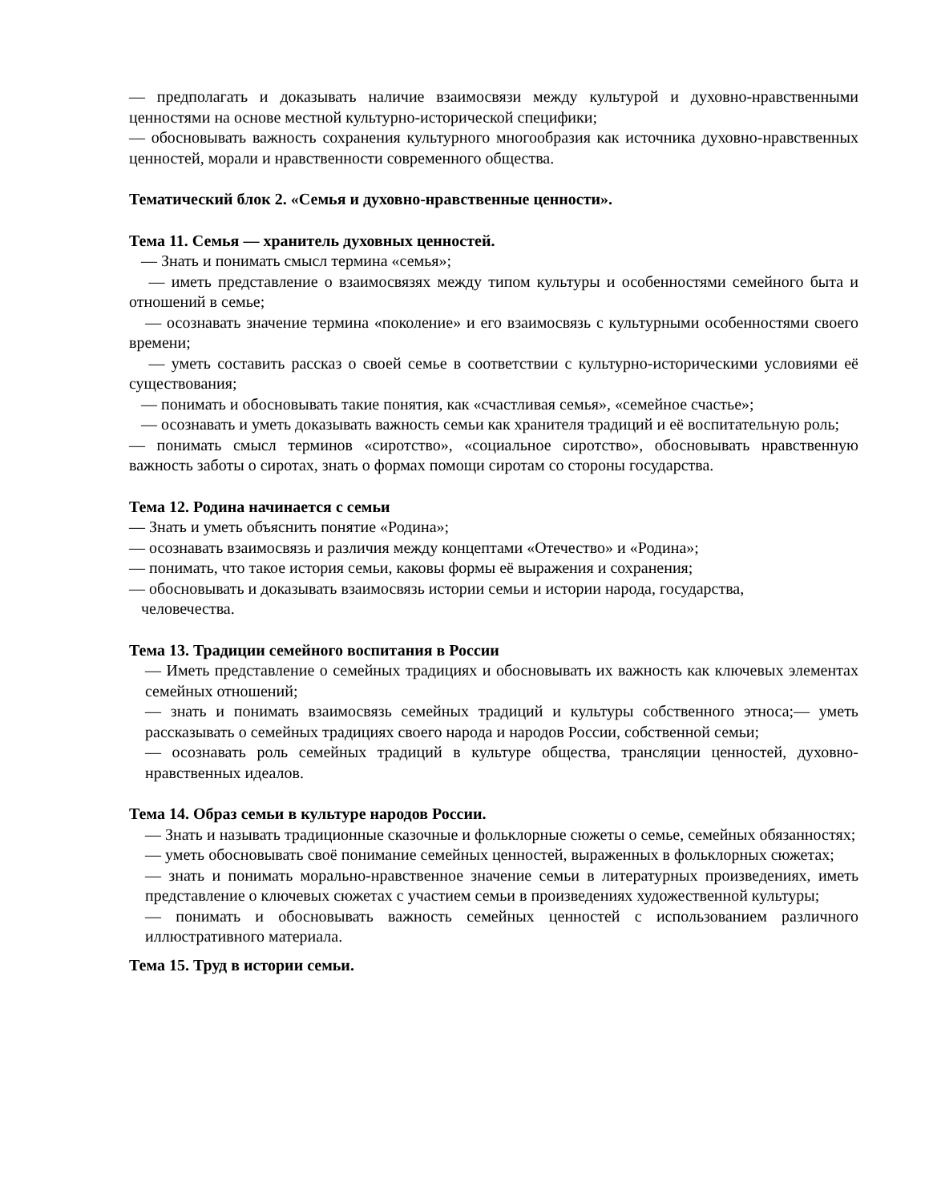— предполагать и доказывать наличие взаимосвязи между культурой и духовно-нравственными ценностями на основе местной культурно-исторической специфики;
— обосновывать важность сохранения культурного многообразия как источника духовно-нравственных ценностей, морали и нравственности современного общества.
Тематический блок 2. «Семья и духовно-нравственные ценности».
Тема 11. Семья — хранитель духовных ценностей.
— Знать и понимать смысл термина «семья»;
— иметь представление о взаимосвязях между типом культуры и особенностями семейного быта и отношений в семье;
— осознавать значение термина «поколение» и его взаимосвязь с культурными особенностями своего времени;
— уметь составить рассказ о своей семье в соответствии с культурно-историческими условиями её существования;
— понимать и обосновывать такие понятия, как «счастливая семья», «семейное счастье»;
— осознавать и уметь доказывать важность семьи как хранителя традиций и её воспитательную роль;
— понимать смысл терминов «сиротство», «социальное сиротство», обосновывать нравственную важность заботы о сиротах, знать о формах помощи сиротам со стороны государства.
Тема 12. Родина начинается с семьи
— Знать и уметь объяснить понятие «Родина»;
— осознавать взаимосвязь и различия между концептами «Отечество» и «Родина»;
— понимать, что такое история семьи, каковы формы её выражения и сохранения;
— обосновывать и доказывать взаимосвязь истории семьи и истории народа, государства,
человечества.
Тема 13. Традиции семейного воспитания в России
— Иметь представление о семейных традициях и обосновывать их важность как ключевых элементах семейных отношений;
— знать и понимать взаимосвязь семейных традиций и культуры собственного этноса;— уметь рассказывать о семейных традициях своего народа и народов России, собственной семьи;
— осознавать роль семейных традиций в культуре общества, трансляции ценностей, духовно-нравственных идеалов.
Тема 14. Образ семьи в культуре народов России.
— Знать и называть традиционные сказочные и фольклорные сюжеты о семье, семейных обязанностях;
— уметь обосновывать своё понимание семейных ценностей, выраженных в фольклорных сюжетах;
— знать и понимать морально-нравственное значение семьи в литературных произведениях, иметь представление о ключевых сюжетах с участием семьи в произведениях художественной культуры;
— понимать и обосновывать важность семейных ценностей с использованием различного иллюстративного материала.
Тема 15. Труд в истории семьи.